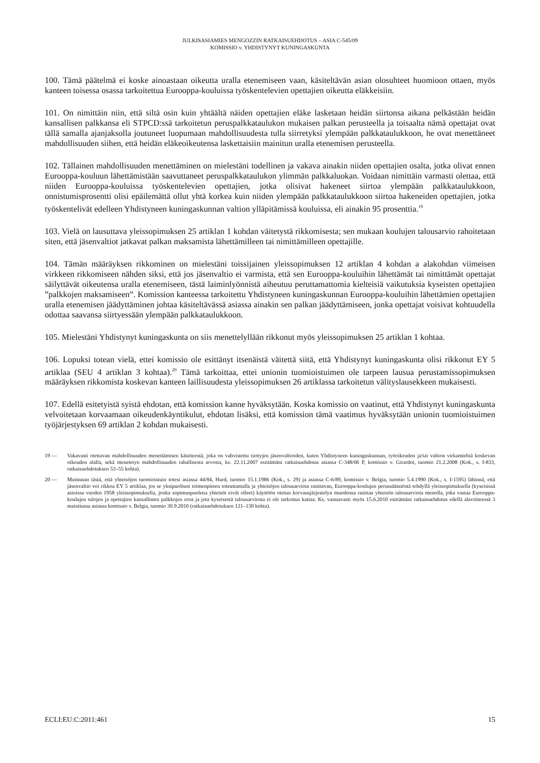JULKISASIAMIES MENGOZZIN RATKAISUEHDOTUS – ASIA C-545/09
KOMISSIO v. YHDISTYNYT KUNINGASKUNTA
100. Tämä päätelmä ei koske ainoastaan oikeutta uralla etenemiseen vaan, käsiteltävän asian olosuhteet huomioon ottaen, myös kanteen toisessa osassa tarkoitettua Eurooppa-kouluissa työskentelevien opettajien oikeutta eläkkeisiin.
101. On nimittäin niin, että siltä osin kuin yhtäältä näiden opettajien eläke lasketaan heidän siirtonsa aikana pelkästään heidän kansallisen palkkansa eli STPCD:ssä tarkoitetun peruspalkkataulukon mukaisen palkan perusteella ja toisaalta nämä opettajat ovat tällä samalla ajanjaksolla joutuneet luopumaan mahdollisuudesta tulla siirretyksi ylempään palkkataulukkoon, he ovat menettäneet mahdollisuuden siihen, että heidän eläkeoikeutensa laskettaisiin mainitun uralla etenemisen perusteella.
102. Tällainen mahdollisuuden menettäminen on mielestäni todellinen ja vakava ainakin niiden opettajien osalta, jotka olivat ennen Eurooppa-kouluun lähettämistään saavuttaneet peruspalkkataulukon ylimmän palkkaluokan. Voidaan nimittäin varmasti olettaa, että niiden Eurooppa-kouluissa työskentelevien opettajien, jotka olisivat hakeneet siirtoa ylempään palkkataulukkoon, onnistumisprosentti olisi epäilemättä ollut yhtä korkea kuin niiden ylempään palkkataulukkoon siirtoa hakeneiden opettajien, jotka työskentelivät edelleen Yhdistyneen kuningaskunnan valtion ylläpitämissä kouluissa, eli ainakin 95 prosenttia.<sup>19</sup>
103. Vielä on lausuttava yleissopimuksen 25 artiklan 1 kohdan väitetystä rikkomisesta; sen mukaan koulujen talousarvio rahoitetaan siten, että jäsenvaltiot jatkavat palkan maksamista lähettämilleen tai nimittämilleen opettajille.
104. Tämän määräyksen rikkominen on mielestäni toissijainen yleissopimuksen 12 artiklan 4 kohdan a alakohdan viimeisen virkkeen rikkomiseen nähden siksi, että jos jäsenvaltio ei varmista, että sen Eurooppa-kouluihin lähettämät tai nimittämät opettajat säilyttävät oikeutensa uralla etenemiseen, tästä laiminlyönnistä aiheutuu peruttamattomia kielteisiä vaikutuksia kyseisten opettajien ”palkkojen maksamiseen”. Komission kanteessa tarkoitettu Yhdistyneen kuningaskunnan Eurooppa-kouluihin lähettämien opettajien uralla etenemisen jäädyttäminen johtaa käsiteltävässä asiassa ainakin sen palkan jäädyttämiseen, jonka opettajat voisivat kohtuudella odottaa saavansa siirtyessään ylempään palkkataulukkoon.
105. Mielestäni Yhdistynyt kuningaskunta on siis menettelyllään rikkonut myös yleissopimuksen 25 artiklan 1 kohtaa.
106. Lopuksi totean vielä, ettei komissio ole esittänyt itsenäistä väitettä siitä, että Yhdistynyt kuningaskunta olisi rikkonut EY 5 artiklaa (SEU 4 artiklan 3 kohtaa).<sup>20</sup> Tämä tarkoittaa, ettei unionin tuomioistuimen ole tarpeen lausua perustamissopimuksen määräyksen rikkomista koskevan kanteen laillisuudesta yleissopimuksen 26 artiklassa tarkoitetun välityslausekkeen mukaisesti.
107. Edellä esitetyistä syistä ehdotan, että komission kanne hyväksytään. Koska komissio on vaatinut, että Yhdistynyt kuningaskunta velvoitetaan korvaamaan oikeudenkäyntikulut, ehdotan lisäksi, että komission tämä vaatimus hyväksytään unionin tuomioistuimen työjärjestyksen 69 artiklan 2 kohdan mukaisesti.
19 — Vakavasti otettavan mahdollisuuden menettämisen käsitteestä, joka on vahvistettu tiettyjen jäsenvaltioiden, kuten Yhdistyneen kuningaskunnan, työoikeuden ja/tai valtion virkamiehiä koskevan oikeuden alalla, sekä menetetyn mahdollisuuden rahallisesta arvosta, ks. 22.11.2007 esittämäni ratkaisuehdotus asiassa C-348/06 P, komissio v. Girardot, tuomio 21.2.2008 (Kok., s. I-833, ratkaisuehdotuksen 53–55 kohta).
20 — Muistutan tästä, että yhteisöjen tuomioistuin totesi asiassa 44/84, Hurd, tuomio 15.1.1986 (Kok., s. 29) ja asiassa C-6/89, komissio v. Belgia, tuomio 5.4.1990 (Kok., s. I-1595) lähinnä, että jäsenvaltio voi rikkoa EY 5 artiklaa, jos se yksipuolisen toimenpiteen toteuttamalla ja yhteisöjen talousarviota rasittavan, Eurooppa-koulujen perussäännöstä tehdyllä yleissopimuksella (kyseisissä asioissa vuoden 1958 yleissopimuksella, jonka sopimuspuolena yhteisöt eivät olleet) käyttöön otetun korvausjärjestelyn muodossa rasittaa yhteisön talousarviota menolla, joka vastaa Eurooppa-koulujen tulojen ja opettajien kansallisten palkkojen eroa ja jota kyseisestä talousarviosta ei ole tarkoitus kattaa. Ks. vastaavasti myös 15.6.2010 esittämäni ratkaisuehdotus edellä alaviitteessä 3 mainitussa asiassa komissio v. Belgia, tuomio 30.9.2010 (ratkaisuehdotuksen 121–130 kohta).
ECLI:EU:C:2011:461 15